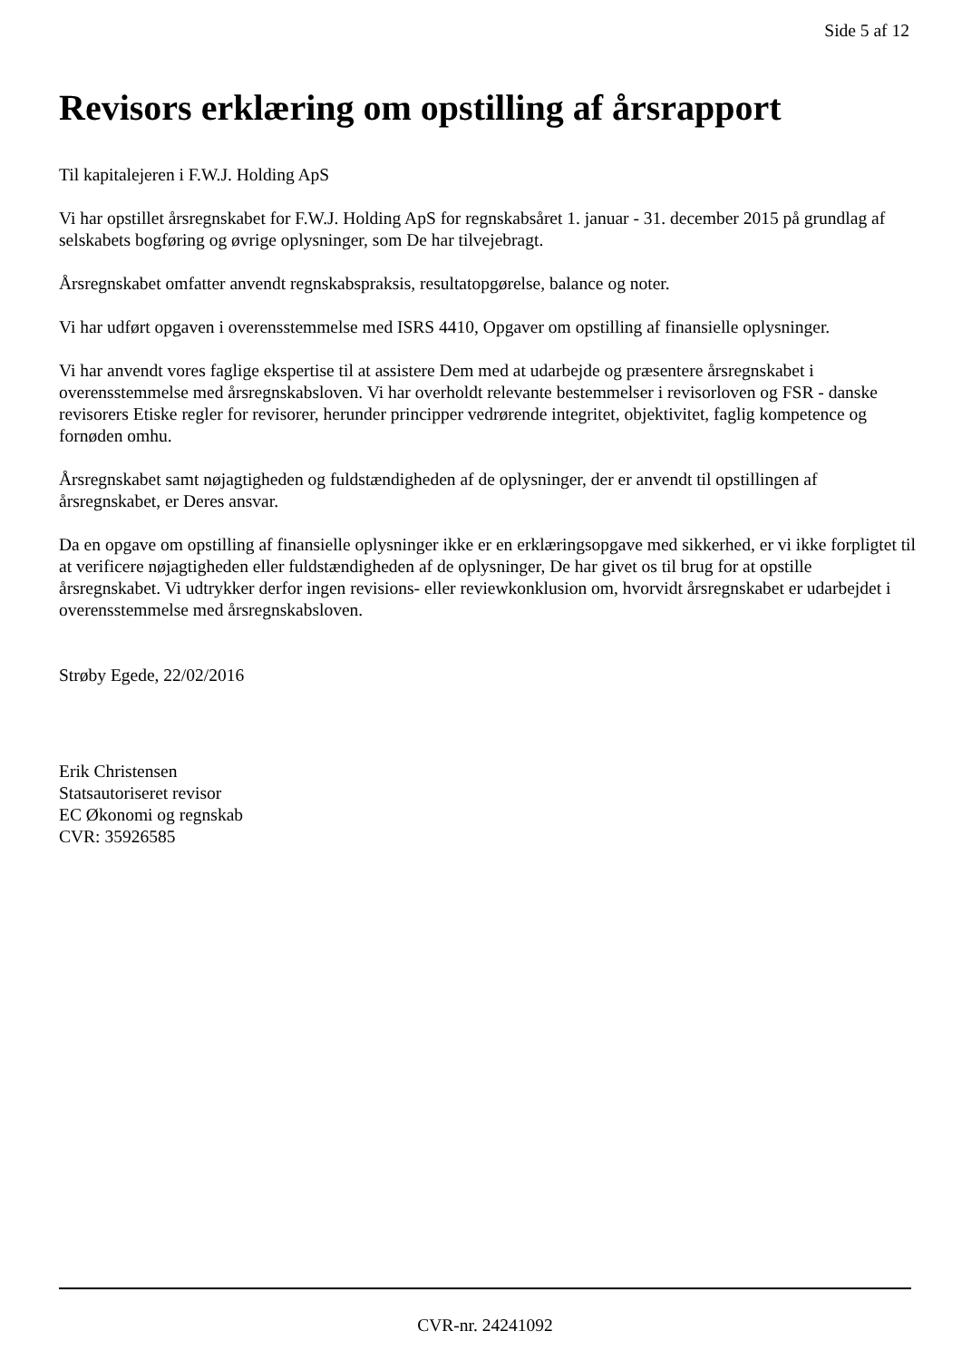Side 5 af 12
Revisors erklæring om opstilling af årsrapport
Til kapitalejeren i F.W.J. Holding ApS
Vi har opstillet årsregnskabet for F.W.J. Holding ApS for regnskabsåret 1. januar - 31. december 2015 på grundlag af selskabets bogføring og øvrige oplysninger, som De har tilvejebragt.
Årsregnskabet omfatter anvendt regnskabspraksis, resultatopgørelse, balance og noter.
Vi har udført opgaven i overensstemmelse med ISRS 4410, Opgaver om opstilling af finansielle oplysninger.
Vi har anvendt vores faglige ekspertise til at assistere Dem med at udarbejde og præsentere årsregnskabet i overensstemmelse med årsregnskabsloven. Vi har overholdt relevante bestemmelser i revisorloven og FSR - danske revisorers Etiske regler for revisorer, herunder principper vedrørende integritet, objektivitet, faglig kompetence og fornøden omhu.
Årsregnskabet samt nøjagtigheden og fuldstændigheden af de oplysninger, der er anvendt til opstillingen af årsregnskabet, er Deres ansvar.
Da en opgave om opstilling af finansielle oplysninger ikke er en erklæringsopgave med sikkerhed, er vi ikke forpligtet til at verificere nøjagtigheden eller fuldstændigheden af de oplysninger, De har givet os til brug for at opstille årsregnskabet. Vi udtrykker derfor ingen revisions- eller reviewkonklusion om, hvorvidt årsregnskabet er udarbejdet i overensstemmelse med årsregnskabsloven.
Strøby Egede, 22/02/2016
Erik Christensen
Statsautoriseret revisor
EC Økonomi og regnskab
CVR: 35926585
CVR-nr. 24241092